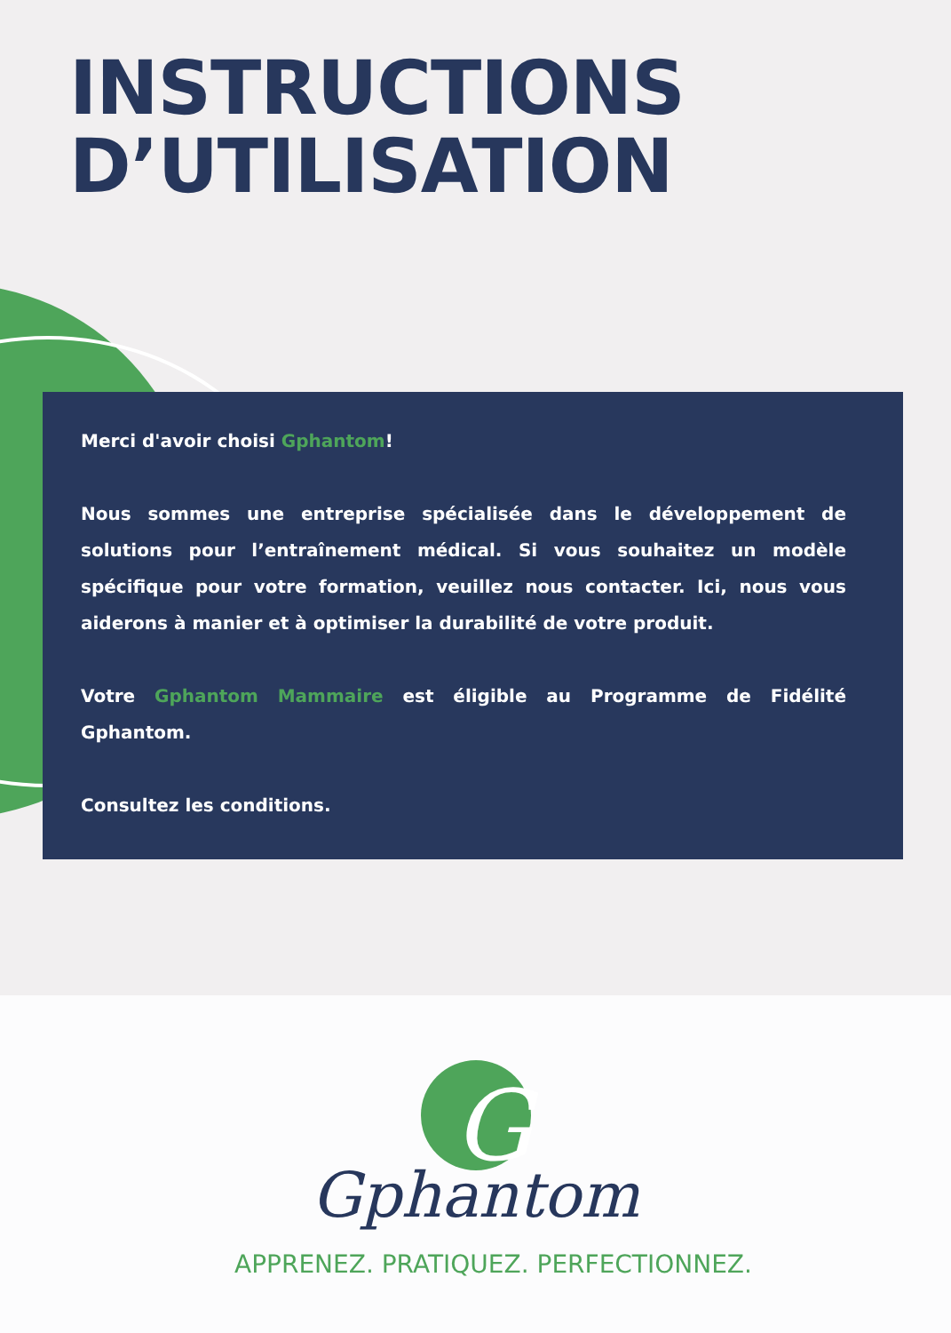INSTRUCTIONS
D’UTILISATION
Merci d'avoir choisi Gphantom!
Nous sommes une entreprise spécialisée dans le développement de solutions pour l’entraînement médical. Si vous souhaitez un modèle spécifique pour votre formation, veuillez nous contacter. Ici, nous vous aiderons à manier et à optimiser la durabilité de votre produit.
Votre Gphantom Mammaire est éligible au Programme de Fidélité Gphantom.
Consultez les conditions.
G
Gphantom
APPRENEZ. PRATIQUEZ. PERFECTIONNEZ.